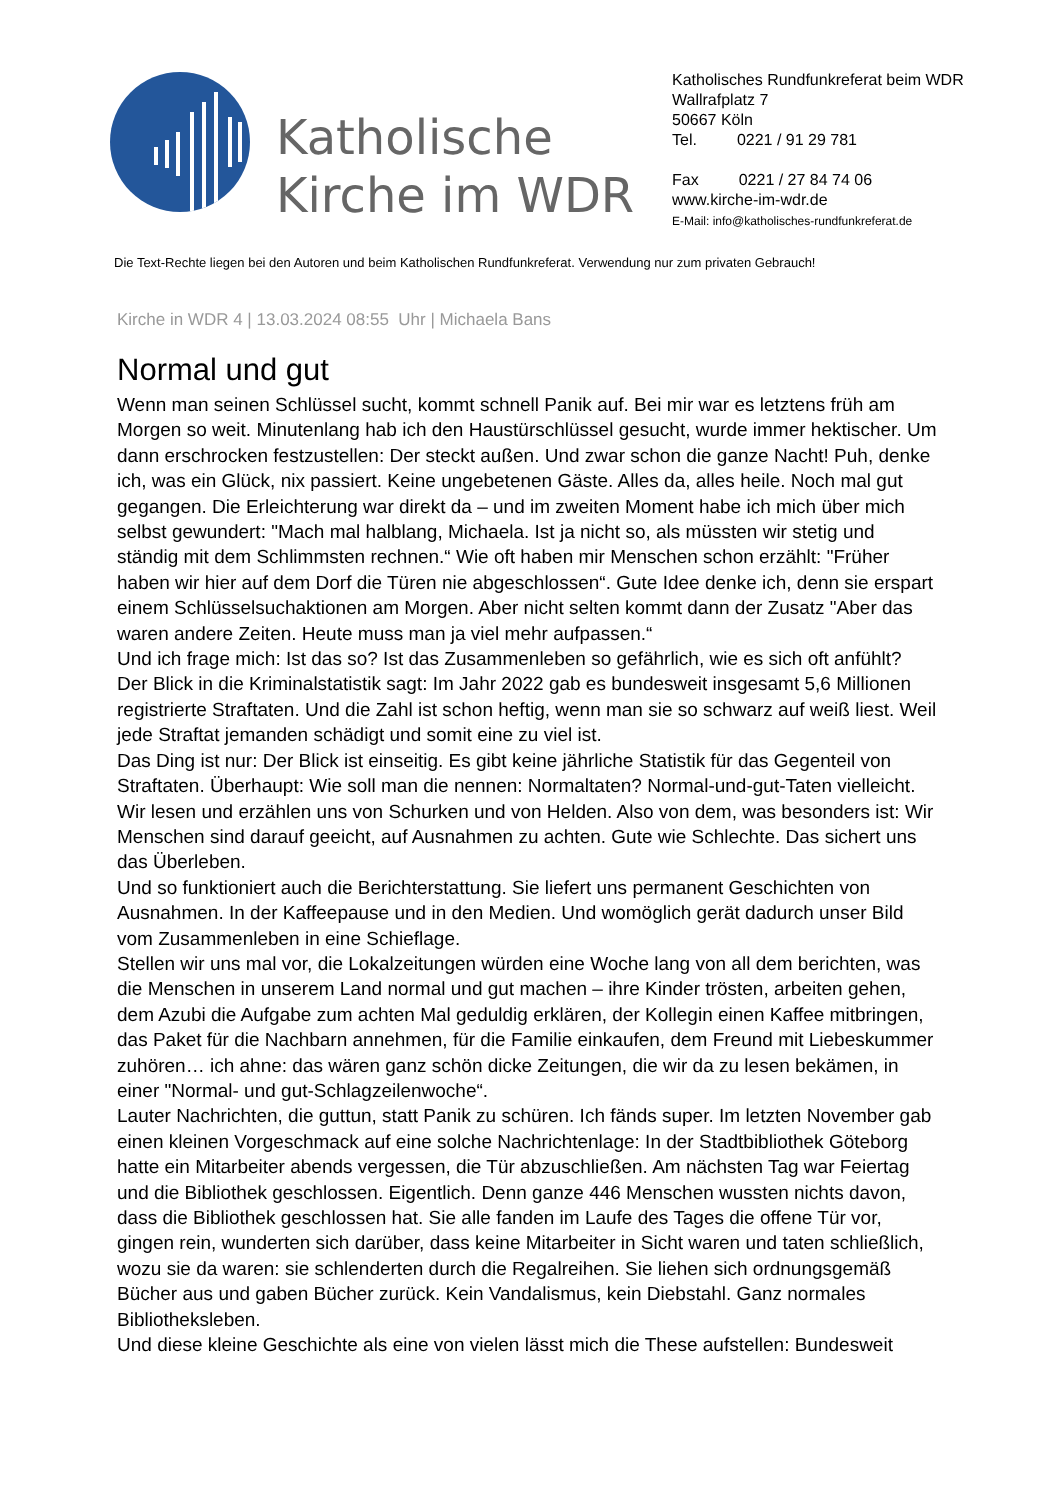Katholische Kirche im WDR
Katholisches Rundfunkreferat beim WDR
Wallrafplatz 7
50667 Köln
Tel. 0221 / 91 29 781
Fax 0221 / 27 84 74 06
www.kirche-im-wdr.de
E-Mail: info@katholisches-rundfunkreferat.de
Die Text-Rechte liegen bei den Autoren und beim Katholischen Rundfunkreferat. Verwendung nur zum privaten Gebrauch!
Kirche in WDR 4 | 13.03.2024 08:55 Uhr | Michaela Bans
Normal und gut
Wenn man seinen Schlüssel sucht, kommt schnell Panik auf. Bei mir war es letztens früh am Morgen so weit. Minutenlang hab ich den Haustürschlüssel gesucht, wurde immer hektischer. Um dann erschrocken festzustellen: Der steckt außen. Und zwar schon die ganze Nacht! Puh, denke ich, was ein Glück, nix passiert. Keine ungebetenen Gäste. Alles da, alles heile. Noch mal gut gegangen. Die Erleichterung war direkt da – und im zweiten Moment habe ich mich über mich selbst gewundert: "Mach mal halblang, Michaela. Ist ja nicht so, als müssten wir stetig und ständig mit dem Schlimmsten rechnen.“ Wie oft haben mir Menschen schon erzählt: "Früher haben wir hier auf dem Dorf die Türen nie abgeschlossen“. Gute Idee denke ich, denn sie erspart einem Schlüsselsuchaktionen am Morgen. Aber nicht selten kommt dann der Zusatz "Aber das waren andere Zeiten. Heute muss man ja viel mehr aufpassen.“
Und ich frage mich: Ist das so? Ist das Zusammenleben so gefährlich, wie es sich oft anfühlt? Der Blick in die Kriminalstatistik sagt: Im Jahr 2022 gab es bundesweit insgesamt 5,6 Millionen registrierte Straftaten. Und die Zahl ist schon heftig, wenn man sie so schwarz auf weiß liest. Weil jede Straftat jemanden schädigt und somit eine zu viel ist.
Das Ding ist nur: Der Blick ist einseitig. Es gibt keine jährliche Statistik für das Gegenteil von Straftaten. Überhaupt: Wie soll man die nennen: Normaltaten? Normal-und-gut-Taten vielleicht.
Wir lesen und erzählen uns von Schurken und von Helden. Also von dem, was besonders ist: Wir Menschen sind darauf geeicht, auf Ausnahmen zu achten. Gute wie Schlechte. Das sichert uns das Überleben.
Und so funktioniert auch die Berichterstattung. Sie liefert uns permanent Geschichten von Ausnahmen. In der Kaffeepause und in den Medien. Und womöglich gerät dadurch unser Bild vom Zusammenleben in eine Schieflage.
Stellen wir uns mal vor, die Lokalzeitungen würden eine Woche lang von all dem berichten, was die Menschen in unserem Land normal und gut machen – ihre Kinder trösten, arbeiten gehen, dem Azubi die Aufgabe zum achten Mal geduldig erklären, der Kollegin einen Kaffee mitbringen, das Paket für die Nachbarn annehmen, für die Familie einkaufen, dem Freund mit Liebeskummer zuhören… ich ahne: das wären ganz schön dicke Zeitungen, die wir da zu lesen bekämen, in einer "Normal- und gut-Schlagzeilenwoche“.
Lauter Nachrichten, die guttun, statt Panik zu schüren. Ich fänds super. Im letzten November gab einen kleinen Vorgeschmack auf eine solche Nachrichtenlage: In der Stadtbibliothek Göteborg hatte ein Mitarbeiter abends vergessen, die Tür abzuschließen. Am nächsten Tag war Feiertag und die Bibliothek geschlossen. Eigentlich. Denn ganze 446 Menschen wussten nichts davon, dass die Bibliothek geschlossen hat. Sie alle fanden im Laufe des Tages die offene Tür vor, gingen rein, wunderten sich darüber, dass keine Mitarbeiter in Sicht waren und taten schließlich, wozu sie da waren: sie schlenderten durch die Regalreihen. Sie liehen sich ordnungsgemäß Bücher aus und gaben Bücher zurück. Kein Vandalismus, kein Diebstahl. Ganz normales Bibliotheksleben.
Und diese kleine Geschichte als eine von vielen lässt mich die These aufstellen: Bundesweit